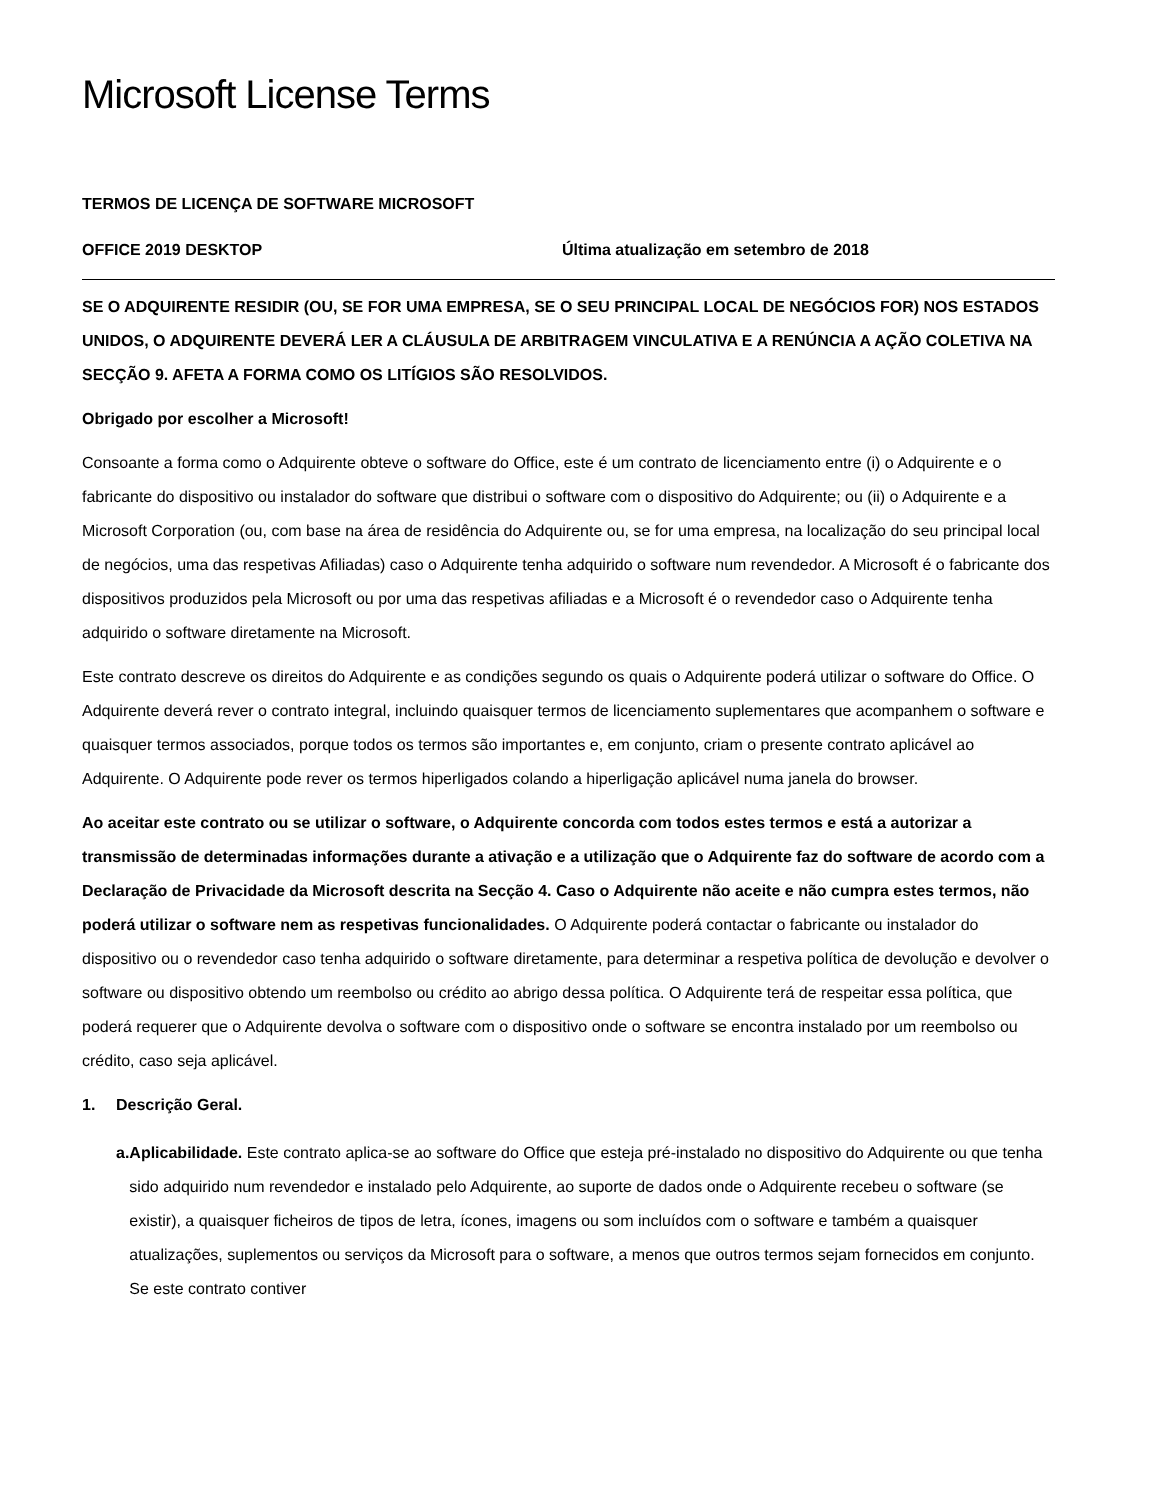Microsoft License Terms
TERMOS DE LICENÇA DE SOFTWARE MICROSOFT
OFFICE 2019 DESKTOP Última atualização em setembro de 2018
SE O ADQUIRENTE RESIDIR (OU, SE FOR UMA EMPRESA, SE O SEU PRINCIPAL LOCAL DE NEGÓCIOS FOR) NOS ESTADOS UNIDOS, O ADQUIRENTE DEVERÁ LER A CLÁUSULA DE ARBITRAGEM VINCULATIVA E A RENÚNCIA A AÇÃO COLETIVA NA SECÇÃO 9. AFETA A FORMA COMO OS LITÍGIOS SÃO RESOLVIDOS.
Obrigado por escolher a Microsoft!
Consoante a forma como o Adquirente obteve o software do Office, este é um contrato de licenciamento entre (i) o Adquirente e o fabricante do dispositivo ou instalador do software que distribui o software com o dispositivo do Adquirente; ou (ii) o Adquirente e a Microsoft Corporation (ou, com base na área de residência do Adquirente ou, se for uma empresa, na localização do seu principal local de negócios, uma das respetivas Afiliadas) caso o Adquirente tenha adquirido o software num revendedor. A Microsoft é o fabricante dos dispositivos produzidos pela Microsoft ou por uma das respetivas afiliadas e a Microsoft é o revendedor caso o Adquirente tenha adquirido o software diretamente na Microsoft.
Este contrato descreve os direitos do Adquirente e as condições segundo os quais o Adquirente poderá utilizar o software do Office. O Adquirente deverá rever o contrato integral, incluindo quaisquer termos de licenciamento suplementares que acompanhem o software e quaisquer termos associados, porque todos os termos são importantes e, em conjunto, criam o presente contrato aplicável ao Adquirente. O Adquirente pode rever os termos hiperligados colando a hiperligação aplicável numa janela do browser.
Ao aceitar este contrato ou se utilizar o software, o Adquirente concorda com todos estes termos e está a autorizar a transmissão de determinadas informações durante a ativação e a utilização que o Adquirente faz do software de acordo com a Declaração de Privacidade da Microsoft descrita na Secção 4. Caso o Adquirente não aceite e não cumpra estes termos, não poderá utilizar o software nem as respetivas funcionalidades. O Adquirente poderá contactar o fabricante ou instalador do dispositivo ou o revendedor caso tenha adquirido o software diretamente, para determinar a respetiva política de devolução e devolver o software ou dispositivo obtendo um reembolso ou crédito ao abrigo dessa política. O Adquirente terá de respeitar essa política, que poderá requerer que o Adquirente devolva o software com o dispositivo onde o software se encontra instalado por um reembolso ou crédito, caso seja aplicável.
1. Descrição Geral.
a. Aplicabilidade. Este contrato aplica-se ao software do Office que esteja pré-instalado no dispositivo do Adquirente ou que tenha sido adquirido num revendedor e instalado pelo Adquirente, ao suporte de dados onde o Adquirente recebeu o software (se existir), a quaisquer ficheiros de tipos de letra, ícones, imagens ou som incluídos com o software e também a quaisquer atualizações, suplementos ou serviços da Microsoft para o software, a menos que outros termos sejam fornecidos em conjunto. Se este contrato contiver